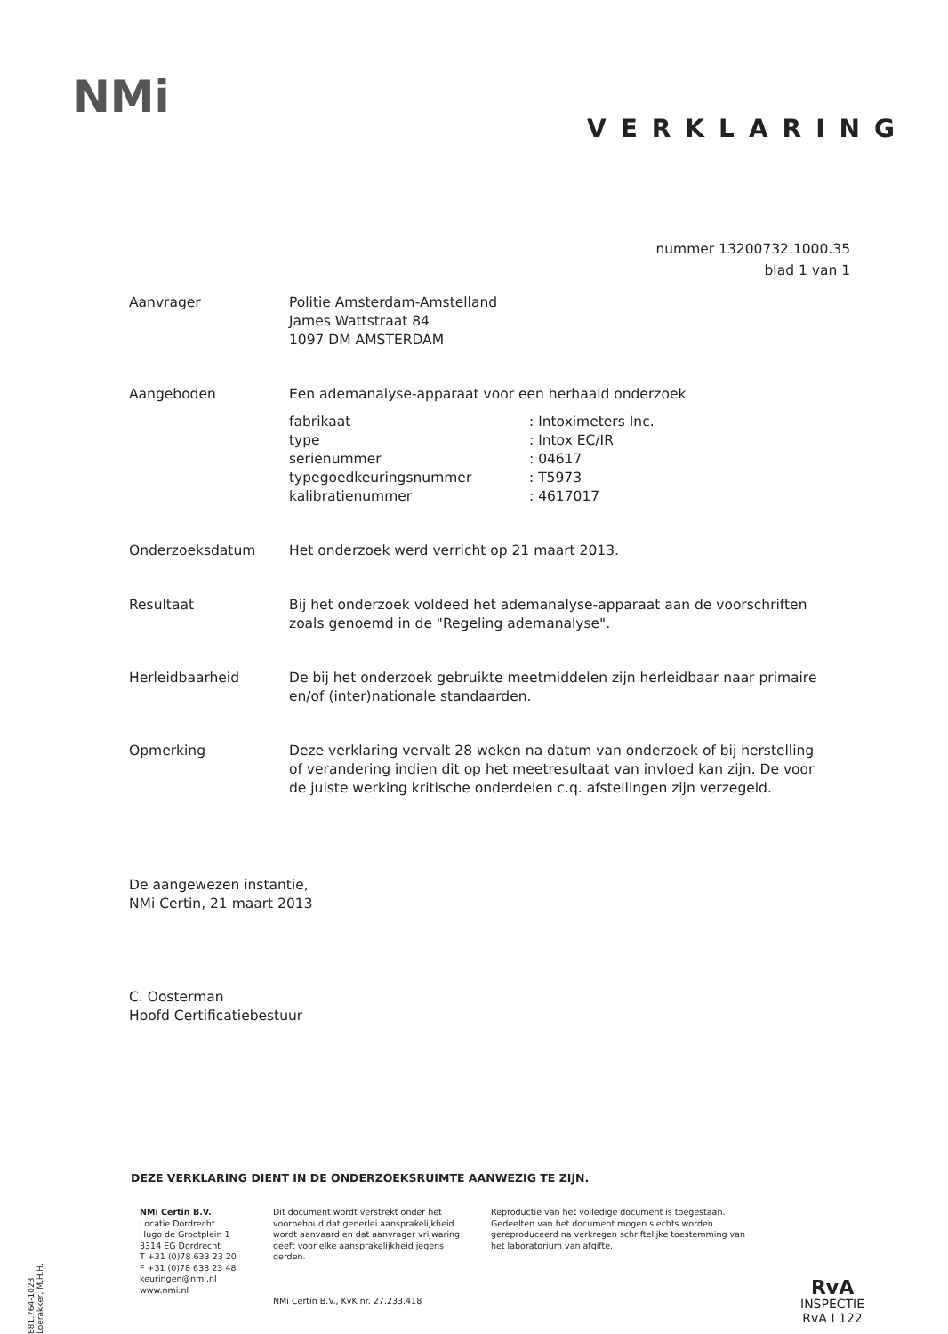NMi
VERKLARING
nummer 13200732.1000.35
blad 1 van 1
Aanvrager Politie Amsterdam-Amstelland
James Wattstraat 84
1097 DM AMSTERDAM
Aangeboden Een ademanalyse-apparaat voor een herhaald onderzoek
| fabrikaat | : Intoximeters Inc. |
| type | : Intox EC/IR |
| serienummer | : 04617 |
| typegoedkeuringsnummer | : T5973 |
| kalibratienummer | : 4617017 |
Onderzoeksdatum Het onderzoek werd verricht op 21 maart 2013.
Resultaat Bij het onderzoek voldeed het ademanalyse-apparaat aan de voorschriften
zoals genoemd in de "Regeling ademanalyse".
Herleidbaarheid De bij het onderzoek gebruikte meetmiddelen zijn herleidbaar naar primaire
en/of (inter)nationale standaarden.
Opmerking Deze verklaring vervalt 28 weken na datum van onderzoek of bij herstelling
of verandering indien dit op het meetresultaat van invloed kan zijn. De voor
de juiste werking kritische onderdelen c.q. afstellingen zijn verzegeld.
De aangewezen instantie,
NMi Certin, 21 maart 2013
C. Oosterman
Hoofd Certificatiebestuur
DEZE VERKLARING DIENT IN DE ONDERZOEKSRUIMTE AANWEZIG TE ZIJN.
NMi Certin B.V.
Locatie Dordrecht
Hugo de Grootplein 1
3314 EG Dordrecht
T +31 (0)78 633 23 20
F +31 (0)78 633 23 48
keuringen@nmi.nl
www.nmi.nl
Dit document wordt verstrekt onder het
voorbehoud dat generlei aansprakelijkheid
wordt aanvaard en dat aanvrager vrijwaring
geeft voor elke aansprakelijkheid jegens
derden.
NMi Certin B.V., KvK nr. 27.233.418
Reproductie van het volledige document is toegestaan.
Gedeelten van het document mogen slechts worden
gereproduceerd na verkregen schriftelijke toestemming van
het laboratorium van afgifte.
881.764-1023 Loerakker, M.H.H.
RvA
INSPECTIE
RvA I 122